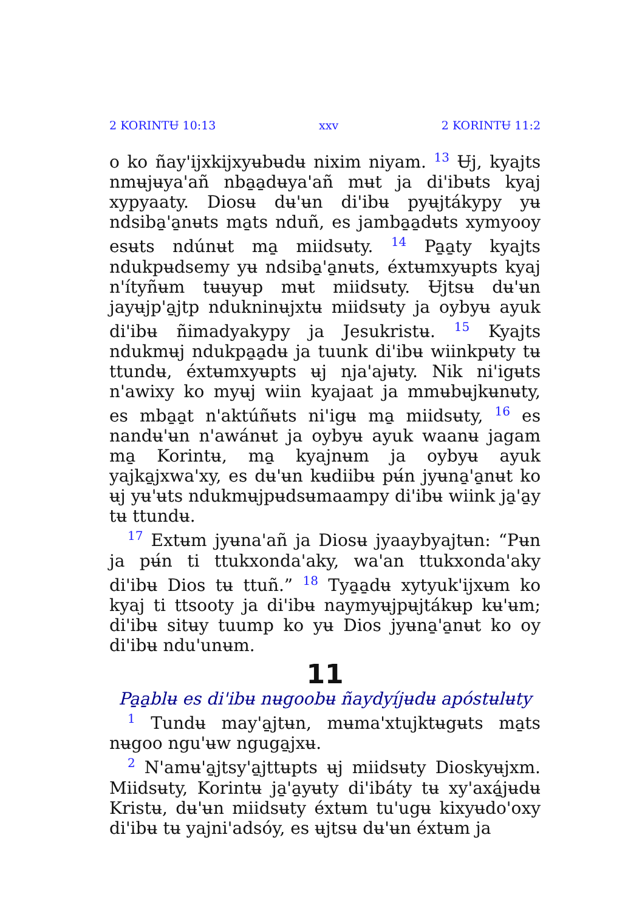2 KORINTɄ 10:13 xxv 2 KORINTɄ 11:2
o ko ñay'ijxkijxyʉbʉdʉ nixim niyam. <sup>13</sup> Ʉj, kyajts nmʉjʉya'añ nba̱a̱dʉya'añ mʉt ja di'ibʉts kyaj xypyaaty. Diosʉ dʉ'ʉn di'ibʉ pyʉjtákypy yʉ ndsiba̱'a̱nʉts ma̱ts nduñ, es jamba̱a̱dʉts xymyooy esʉts ndúnʉt ma̱ miidsʉty. <sup>14</sup> Pa̱a̱ty kyajts ndukpʉdsemy yʉ ndsiba̱'a̱nʉts, éxtʉmxyʉpts kyaj n'ítyñʉm tʉʉyʉp mʉt miidsʉty. Ʉjtsʉ dʉ'ʉn jayʉjp'a̱jtp ndukninʉjxtʉ miidsʉty ja oybyʉ ayuk di'ibʉ ñimadyakypy ja Jesukristʉ. <sup>15</sup> Kyajts ndukmʉj ndukpa̱a̱dʉ ja tuunk di'ibʉ wiinkpʉty tʉ ttundʉ, éxtʉmxyʉpts ʉj nja'ajʉty. Nik ni'igʉts n'awixy ko myʉj wiin kyajaat ja mmʉbʉjkʉnʉty, es mba̱a̱t n'aktúñʉts ni'igʉ ma̱ miidsʉty, <sup>16</sup> es nandʉ'ʉn n'awánʉt ja oybyʉ ayuk waanʉ jagam ma̱ Korintʉ, ma̱ kyajnʉm ja oybyʉ ayuk yajka̱jxwa'xy, es dʉ'ʉn kʉdiibʉ pʉ́n jyʉna̱'a̱nʉt ko ʉj yʉ'ʉts ndukmʉjpʉdsʉmaampy di'ibʉ wiink ja̱'a̱y tʉ ttundʉ.
<sup>17</sup> Extʉm jyʉna'añ ja Diosʉ jyaaybyajtʉn: “Pʉn ja pʉ́n ti ttukxonda'aky, wa'an ttukxonda'aky di'ibʉ Dios tʉ ttuñ.” <sup>18</sup> Tya̱a̱dʉ xytyuk'ijxʉm ko kyaj ti ttsooty ja di'ibʉ naymyʉjpʉjtákʉp kʉ'ʉm; di'ibʉ sitʉy tuump ko yʉ Dios jyʉna̱'a̱nʉt ko oy di'ibʉ ndu'unʉm.
11
Pa̱a̱blʉ es di'ibʉ nʉgoobʉ ñaydyíjʉdʉ apóstʉlʉty
<sup>1</sup> Tundʉ may'a̱jtʉn, mʉma'xtujktʉgʉts ma̱ts nʉgoo ngu'ʉw nguga̱jxʉ.
<sup>2</sup> N'amʉ'a̱jtsy'a̱jttʉpts ʉj miidsʉty Dioskyʉjxm. Miidsʉty, Korintʉ ja̱'a̱yʉty di'ibáty tʉ xy'axá̱jʉdʉ Kristʉ, dʉ'ʉn miidsʉty éxtʉm tu'ugʉ kixyʉdo'oxy di'ibʉ tʉ yajni'adsóy, es ʉjtsʉ dʉ'ʉn éxtʉm ja